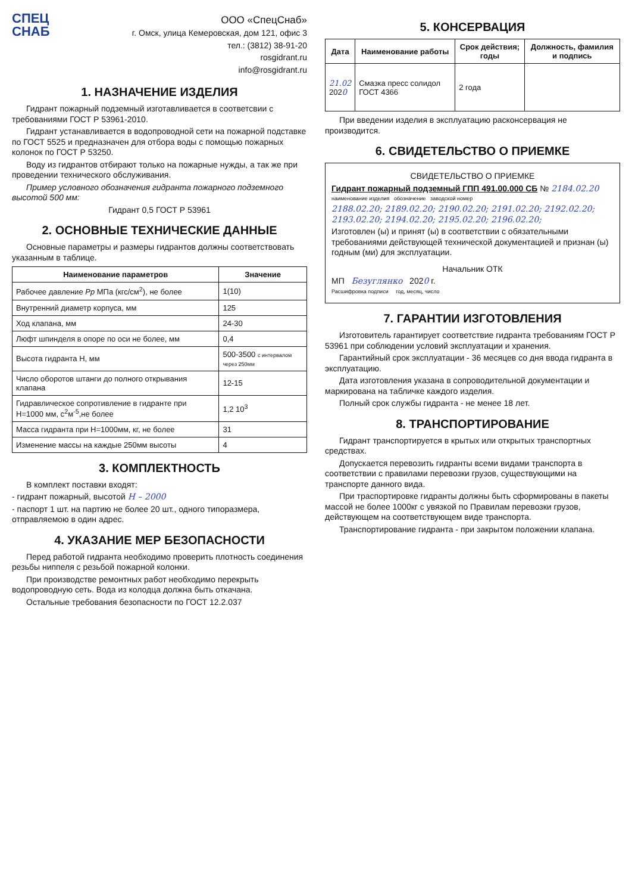СПЕЦ
СНАБ
ООО «СпецСнаб»
г. Омск, улица Кемеровская, дом 121, офис 3
тел.: (3812) 38-91-20
rosgidrant.ru
info@rosgidrant.ru
1. НАЗНАЧЕНИЕ ИЗДЕЛИЯ
Гидрант пожарный подземный изготавливается в соответсвии с требованиями ГОСТ Р 53961-2010.
Гидрант устанавливается в водопроводной сети на пожарной подставке по ГОСТ 5525 и предназначен для отбора воды с помощью пожарных колонок по ГОСТ Р 53250.
Воду из гидрантов отбирают только на пожарные нужды, а так же при проведении технического обслуживания.
Пример условного обозначения гидранта пожарного подземного высотой 500 мм:
Гидрант 0,5 ГОСТ Р 53961
2. ОСНОВНЫЕ ТЕХНИЧЕСКИЕ ДАННЫЕ
Основные параметры и размеры гидрантов должны соответствовать указанным в таблице.
| Наименование параметров | Значение |
| --- | --- |
| Рабочее давление Pp МПа (кгс/см<sup>2</sup>), не более | 1(10) |
| Внутренний диаметр корпуса, мм | 125 |
| Ход клапана, мм | 24-30 |
| Люфт шпинделя в опоре по оси не более, мм | 0,4 |
| Высота гидранта Н, мм | 500-3500 с интервалом через 250мм |
| Число оборотов штанги до полного открывания клапана | 12-15 |
| Гидравлическое сопротивление в гидранте при Н=1000 мм, с<sup>2</sup>м<sup>-5</sup>,не более | 1,2 10<sup>3</sup> |
| Масса гидранта при Н=1000мм, кг, не более | 31 |
| Изменение массы на каждые 250мм высоты | 4 |
3. КОМПЛЕКТНОСТЬ
В комплект поставки входят:
- гидрант пожарный, высотой Н – 2000
- паспорт 1 шт. на партию не более 20 шт., одного типоразмера, отправляемою в один адрес.
4. УКАЗАНИЕ МЕР БЕЗОПАСНОСТИ
Перед работой гидранта необходимо проверить плотность соединения резьбы ниппеля с резьбой пожарной колонки.
При производстве ремонтных работ необходимо перекрыть водопроводную сеть. Вода из колодца должна быть откачана.
Остальные требования безопасности по ГОСТ 12.2.037
5. КОНСЕРВАЦИЯ
| Дата | Наименование работы | Срок действия; годы | Должность, фамилия и подпись |
| --- | --- | --- | --- |
| 21.02 202 0 | Смазка пресс солидол ГОСТ 4366 | 2 года | |
При введении изделия в эксплуатацию расконсервация не производится.
6. СВИДЕТЕЛЬСТВО О ПРИЕМКЕ
СВИДЕТЕЛЬСТВО О ПРИЕМКЕ
Гидрант пожарный подземный ГПП 491.00.000 СБ № 2184.02.20
наименование изделия обозначение заводской номер
2188.02.20; 2189.02.20; 2190.02.20; 2191.02.20; 2192.02.20; 2193.02.20; 2194.02.20; 2195.02.20; 2196.02.20;
Изготовлен (ы) и принят (ы) в соответствии с обязательными требованиями действующей технической документацией и признан (ы) годным (ми) для эксплуатации.
Начальник ОТК
МП Безуглянко 2020 г.
Расшифровка подписи год, месяц, число
7. ГАРАНТИИ ИЗГОТОВЛЕНИЯ
Изготовитель гарантирует соответствие гидранта требованиям ГОСТ Р 53961 при соблюдении условий эксплуатации и хранения.
Гарантийный срок эксплуатации - 36 месяцев со дня ввода гидранта в эксплуатацию.
Дата изготовления указана в сопроводительной документации и маркирована на табличке каждого изделия.
Полный срок службы гидранта - не менее 18 лет.
8. ТРАНСПОРТИРОВАНИЕ
Гидрант транспортируется в крытых или открытых транспортных средствах.
Допускается перевозить гидранты всеми видами транспорта в соответствии с правилами перевозки грузов, существующими на транспорте данного вида.
При траспортировке гидранты должны быть сформированы в пакеты массой не более 1000кг с увязкой по Правилам перевозки грузов, действующем на соответствующем виде транспорта.
Транспортирование гидранта - при закрытом положении клапана.